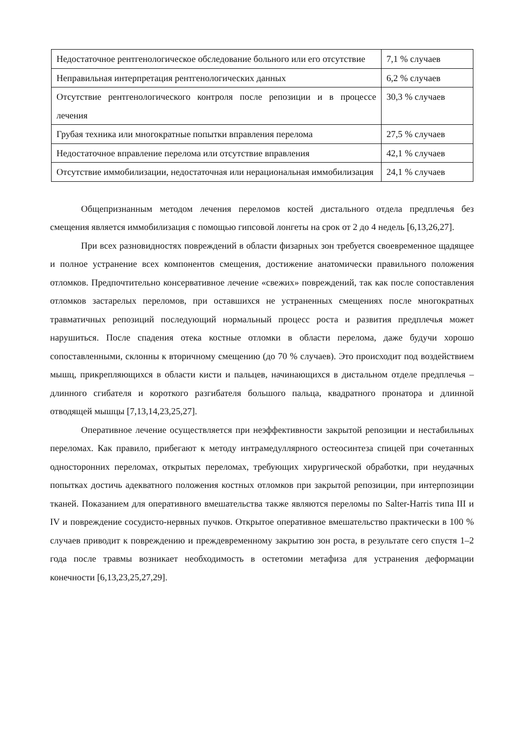| Недостаточное рентгенологическое обследование больного или его отсутствие | 7,1 % случаев |
| Неправильная интерпретация рентгенологических данных | 6,2 % случаев |
| Отсутствие рентгенологического контроля после репозиции и в процессе лечения | 30,3 % случаев |
| Грубая техника или многократные попытки вправления перелома | 27,5 % случаев |
| Недостаточное вправление перелома или отсутствие вправления | 42,1 % случаев |
| Отсутствие иммобилизации, недостаточная или нерациональная иммобилизация | 24,1 % случаев |
Общепризнанным методом лечения переломов костей дистального отдела предплечья без смещения является иммобилизация с помощью гипсовой лонгеты на срок от 2 до 4 недель [6,13,26,27].
При всех разновидностях повреждений в области физарных зон требуется своевременное щадящее и полное устранение всех компонентов смещения, достижение анатомически правильного положения отломков. Предпочтительно консервативное лечение «свежих» повреждений, так как после сопоставления отломков застарелых переломов, при оставшихся не устраненных смещениях после многократных травматичных репозиций последующий нормальный процесс роста и развития предплечья может нарушиться. После спадения отека костные отломки в области перелома, даже будучи хорошо сопоставленными, склонны к вторичному смещению (до 70 % случаев). Это происходит под воздействием мышц, прикрепляющихся в области кисти и пальцев, начинающихся в дистальном отделе предплечья – длинного сгибателя и короткого разгибателя большого пальца, квадратного пронатора и длинной отводящей мышцы [7,13,14,23,25,27].
Оперативное лечение осуществляется при неэффективности закрытой репозиции и нестабильных переломах. Как правило, прибегают к методу интрамедуллярного остеосинтеза спицей при сочетанных односторонних переломах, открытых переломах, требующих хирургической обработки, при неудачных попытках достичь адекватного положения костных отломков при закрытой репозиции, при интерпозиции тканей. Показанием для оперативного вмешательства также являются переломы по Salter-Harris типа III и IV и повреждение сосудисто-нервных пучков. Открытое оперативное вмешательство практически в 100 % случаев приводит к повреждению и преждевременному закрытию зон роста, в результате сего спустя 1–2 года после травмы возникает необходимость в остетомии метафиза для устранения деформации конечности [6,13,23,25,27,29].